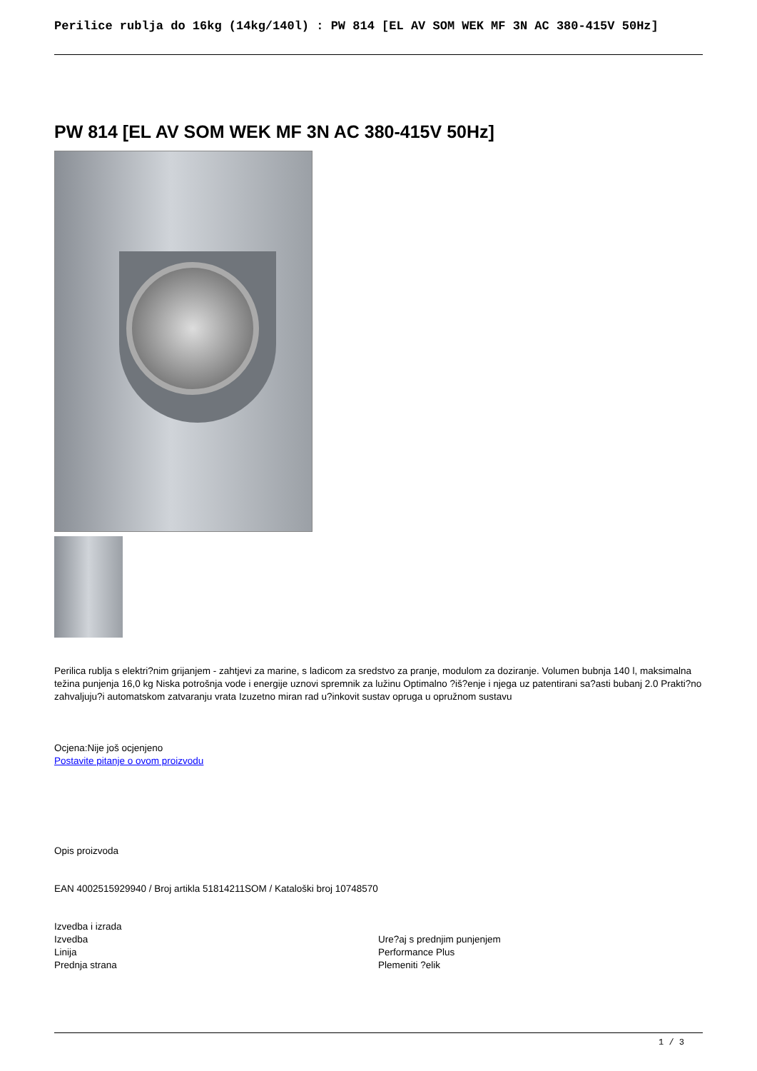Perilice rublja do 16kg (14kg/140l) : PW 814 [EL AV SOM WEK MF 3N AC 380-415V 50Hz]
PW 814 [EL AV SOM WEK MF 3N AC 380-415V 50Hz]
Perilica rublja s elektri?nim grijanjem - zahtjevi za marine, s ladicom za sredstvo za pranje, modulom za doziranje. Volumen bubnja 140 l, maksimalna težina punjenja 16,0 kg Niska potrošnja vode i energije uznovi spremnik za lužinu Optimalno ?iš?enje i njega uz patentirani sa?asti bubanj 2.0 Prakti?no zahvaljuju?i automatskom zatvaranju vrata Izuzetno miran rad u?inkovit sustav opruga u opružnom sustavu
Ocjena:Nije još ocjenjeno
Postavite pitanje o ovom proizvodu
Opis proizvoda
EAN 4002515929940 / Broj artikla 51814211SOM / Kataloški broj 10748570
| Izvedba i izrada | |
| Izvedba | Ure?aj s prednjim punjenjem |
| Linija | Performance Plus |
| Prednja strana | Plemeniti ?elik |
1 / 3